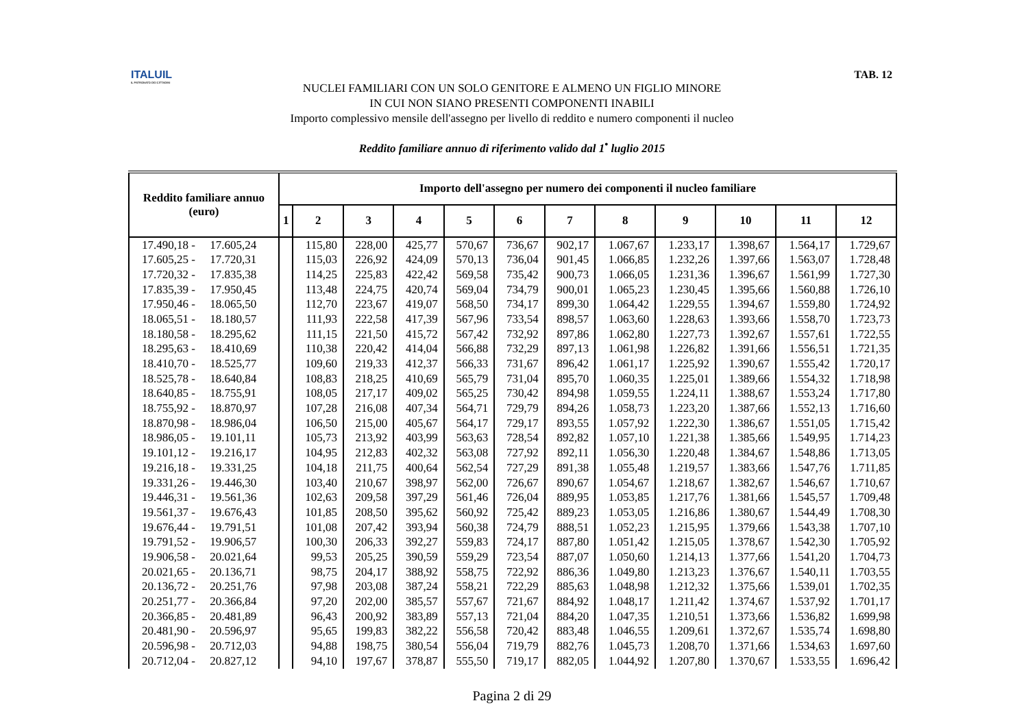ITALUIL
IL PATRONATO DEI CITTADINI
TAB. 12
NUCLEI FAMILIARI CON UN SOLO GENITORE E ALMENO UN FIGLIO MINORE
IN CUI NON SIANO PRESENTI COMPONENTI INABILI
Importo complessivo mensile dell'assegno per livello di reddito e numero componenti il nucleo
Reddito familiare annuo di riferimento valido dal 1<sup>•</sup> luglio 2015
| Reddito familiare annuo (euro) | Importo dell'assegno per numero dei componenti il nucleo familiare | | | | | | | | | | | |
| --- | --- | --- | --- | --- | --- | --- | --- | --- | --- | --- | --- | --- |
| | 1 | 2 | 3 | 4 | 5 | 6 | 7 | 8 | 9 | 10 | 11 | 12 |
| 17.490,18 - 17.605,24 | | 115,80 | 228,00 | 425,77 | 570,67 | 736,67 | 902,17 | 1.067,67 | 1.233,17 | 1.398,67 | 1.564,17 | 1.729,67 |
| 17.605,25 - 17.720,31 | | 115,03 | 226,92 | 424,09 | 570,13 | 736,04 | 901,45 | 1.066,85 | 1.232,26 | 1.397,66 | 1.563,07 | 1.728,48 |
| 17.720,32 - 17.835,38 | | 114,25 | 225,83 | 422,42 | 569,58 | 735,42 | 900,73 | 1.066,05 | 1.231,36 | 1.396,67 | 1.561,99 | 1.727,30 |
| 17.835,39 - 17.950,45 | | 113,48 | 224,75 | 420,74 | 569,04 | 734,79 | 900,01 | 1.065,23 | 1.230,45 | 1.395,66 | 1.560,88 | 1.726,10 |
| 17.950,46 - 18.065,50 | | 112,70 | 223,67 | 419,07 | 568,50 | 734,17 | 899,30 | 1.064,42 | 1.229,55 | 1.394,67 | 1.559,80 | 1.724,92 |
| 18.065,51 - 18.180,57 | | 111,93 | 222,58 | 417,39 | 567,96 | 733,54 | 898,57 | 1.063,60 | 1.228,63 | 1.393,66 | 1.558,70 | 1.723,73 |
| 18.180,58 - 18.295,62 | | 111,15 | 221,50 | 415,72 | 567,42 | 732,92 | 897,86 | 1.062,80 | 1.227,73 | 1.392,67 | 1.557,61 | 1.722,55 |
| 18.295,63 - 18.410,69 | | 110,38 | 220,42 | 414,04 | 566,88 | 732,29 | 897,13 | 1.061,98 | 1.226,82 | 1.391,66 | 1.556,51 | 1.721,35 |
| 18.410,70 - 18.525,77 | | 109,60 | 219,33 | 412,37 | 566,33 | 731,67 | 896,42 | 1.061,17 | 1.225,92 | 1.390,67 | 1.555,42 | 1.720,17 |
| 18.525,78 - 18.640,84 | | 108,83 | 218,25 | 410,69 | 565,79 | 731,04 | 895,70 | 1.060,35 | 1.225,01 | 1.389,66 | 1.554,32 | 1.718,98 |
| 18.640,85 - 18.755,91 | | 108,05 | 217,17 | 409,02 | 565,25 | 730,42 | 894,98 | 1.059,55 | 1.224,11 | 1.388,67 | 1.553,24 | 1.717,80 |
| 18.755,92 - 18.870,97 | | 107,28 | 216,08 | 407,34 | 564,71 | 729,79 | 894,26 | 1.058,73 | 1.223,20 | 1.387,66 | 1.552,13 | 1.716,60 |
| 18.870,98 - 18.986,04 | | 106,50 | 215,00 | 405,67 | 564,17 | 729,17 | 893,55 | 1.057,92 | 1.222,30 | 1.386,67 | 1.551,05 | 1.715,42 |
| 18.986,05 - 19.101,11 | | 105,73 | 213,92 | 403,99 | 563,63 | 728,54 | 892,82 | 1.057,10 | 1.221,38 | 1.385,66 | 1.549,95 | 1.714,23 |
| 19.101,12 - 19.216,17 | | 104,95 | 212,83 | 402,32 | 563,08 | 727,92 | 892,11 | 1.056,30 | 1.220,48 | 1.384,67 | 1.548,86 | 1.713,05 |
| 19.216,18 - 19.331,25 | | 104,18 | 211,75 | 400,64 | 562,54 | 727,29 | 891,38 | 1.055,48 | 1.219,57 | 1.383,66 | 1.547,76 | 1.711,85 |
| 19.331,26 - 19.446,30 | | 103,40 | 210,67 | 398,97 | 562,00 | 726,67 | 890,67 | 1.054,67 | 1.218,67 | 1.382,67 | 1.546,67 | 1.710,67 |
| 19.446,31 - 19.561,36 | | 102,63 | 209,58 | 397,29 | 561,46 | 726,04 | 889,95 | 1.053,85 | 1.217,76 | 1.381,66 | 1.545,57 | 1.709,48 |
| 19.561,37 - 19.676,43 | | 101,85 | 208,50 | 395,62 | 560,92 | 725,42 | 889,23 | 1.053,05 | 1.216,86 | 1.380,67 | 1.544,49 | 1.708,30 |
| 19.676,44 - 19.791,51 | | 101,08 | 207,42 | 393,94 | 560,38 | 724,79 | 888,51 | 1.052,23 | 1.215,95 | 1.379,66 | 1.543,38 | 1.707,10 |
| 19.791,52 - 19.906,57 | | 100,30 | 206,33 | 392,27 | 559,83 | 724,17 | 887,80 | 1.051,42 | 1.215,05 | 1.378,67 | 1.542,30 | 1.705,92 |
| 19.906,58 - 20.021,64 | | 99,53 | 205,25 | 390,59 | 559,29 | 723,54 | 887,07 | 1.050,60 | 1.214,13 | 1.377,66 | 1.541,20 | 1.704,73 |
| 20.021,65 - 20.136,71 | | 98,75 | 204,17 | 388,92 | 558,75 | 722,92 | 886,36 | 1.049,80 | 1.213,23 | 1.376,67 | 1.540,11 | 1.703,55 |
| 20.136,72 - 20.251,76 | | 97,98 | 203,08 | 387,24 | 558,21 | 722,29 | 885,63 | 1.048,98 | 1.212,32 | 1.375,66 | 1.539,01 | 1.702,35 |
| 20.251,77 - 20.366,84 | | 97,20 | 202,00 | 385,57 | 557,67 | 721,67 | 884,92 | 1.048,17 | 1.211,42 | 1.374,67 | 1.537,92 | 1.701,17 |
| 20.366,85 - 20.481,89 | | 96,43 | 200,92 | 383,89 | 557,13 | 721,04 | 884,20 | 1.047,35 | 1.210,51 | 1.373,66 | 1.536,82 | 1.699,98 |
| 20.481,90 - 20.596,97 | | 95,65 | 199,83 | 382,22 | 556,58 | 720,42 | 883,48 | 1.046,55 | 1.209,61 | 1.372,67 | 1.535,74 | 1.698,80 |
| 20.596,98 - 20.712,03 | | 94,88 | 198,75 | 380,54 | 556,04 | 719,79 | 882,76 | 1.045,73 | 1.208,70 | 1.371,66 | 1.534,63 | 1.697,60 |
| 20.712,04 - 20.827,12 | | 94,10 | 197,67 | 378,87 | 555,50 | 719,17 | 882,05 | 1.044,92 | 1.207,80 | 1.370,67 | 1.533,55 | 1.696,42 |
Pagina 2 di 29